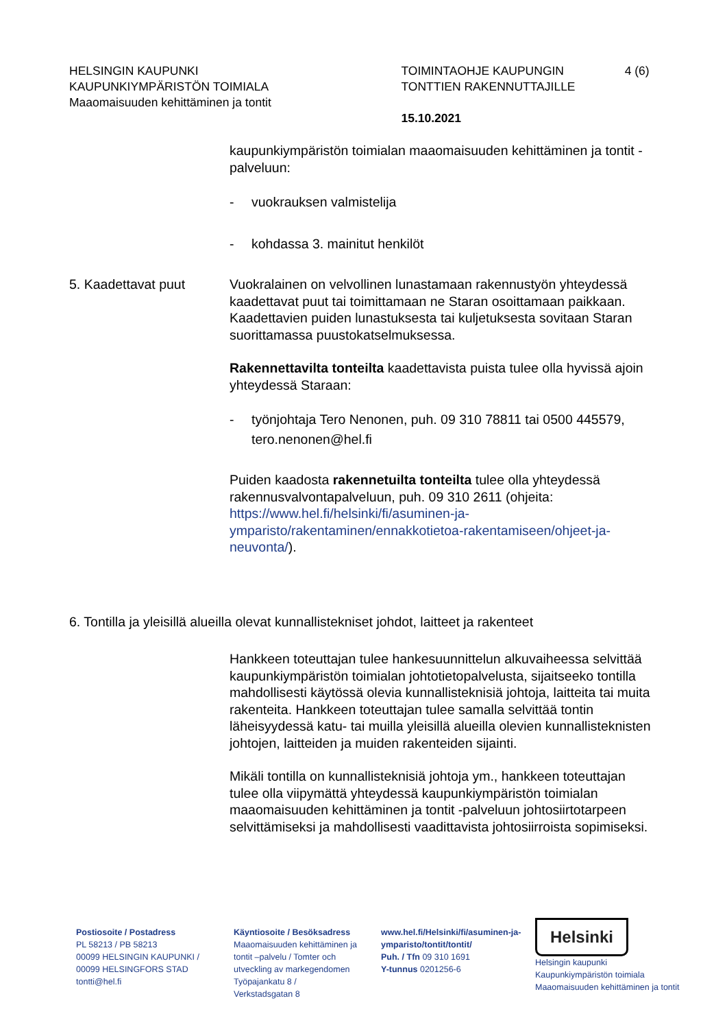HELSINGIN KAUPUNKI
KAUPUNKIYMPÄRISTÖN TOIMIALA
Maaomaisuuden kehittäminen ja tontit
TOIMINTAOHJE KAUPUNGIN TONTTIEN RAKENNUTTAJILLE
15.10.2021
4 (6)
kaupunkiympäristön toimialan maaomaisuuden kehittäminen ja tontit -palveluun:
- vuokrauksen valmistelija
- kohdassa 3. mainitut henkilöt
5. Kaadettavat puut Vuokralainen on velvollinen lunastamaan rakennustyön yhteydessä kaadettavat puut tai toimittamaan ne Staran osoittamaan paikkaan. Kaadettavien puiden lunastuksesta tai kuljetuksesta sovitaan Staran suorittamassa puustokatselmuksessa.
Rakennettavilta tonteilta kaadettavista puista tulee olla hyvissä ajoin yhteydessä Staraan:
- työnjohtaja Tero Nenonen, puh. 09 310 78811 tai 0500 445579, tero.nenonen@hel.fi
Puiden kaadosta rakennetuilta tonteilta tulee olla yhteydessä rakennusvalvontapalveluun, puh. 09 310 2611 (ohjeita: https://www.hel.fi/helsinki/fi/asuminen-ja-ymparisto/rakentaminen/ennakkotietoa-rakentamiseen/ohjeet-ja-neuvonta/).
6. Tontilla ja yleisillä alueilla olevat kunnallistekniset johdot, laitteet ja rakenteet
Hankkeen toteuttajan tulee hankesuunnittelun alkuvaiheessa selvittää kaupunkiympäristön toimialan johtotietopalvelusta, sijaitseeko tontilla mahdollisesti käytössä olevia kunnallisteknisiä johtoja, laitteita tai muita rakenteita. Hankkeen toteuttajan tulee samalla selvittää tontin läheisyydessä katu- tai muilla yleisillä alueilla olevien kunnallisteknisten johtojen, laitteiden ja muiden rakenteiden sijainti.
Mikäli tontilla on kunnallisteknisiä johtoja ym., hankkeen toteuttajan tulee olla viipymättä yhteydessä kaupunkiympäristön toimialan maaomaisuuden kehittäminen ja tontit -palveluun johtosiirtotarpeen selvittämiseksi ja mahdollisesti vaadittavista johtosiirroista sopimiseksi.
Postiosoite / Postadress
PL 58213 / PB 58213
00099 HELSINGIN KAUPUNKI / 00099 HELSINGFORS STAD
tontti@hel.fi
Käyntiosoite / Besöksadress
Maaomaisuuden kehittäminen ja tontit –palvelu / Tomter och utveckling av markegendomen
Työpajankatu 8 /
Verkstadsgatan 8
www.hel.fi/Helsinki/fi/asuminen-ja-ymparisto/tontit/tontit/
Puh. / Tfn 09 310 1691
Y-tunnus 0201256-6
Helsinki
Helsingin kaupunki
Kaupunkiympäristön toimiala
Maaomaisuuden kehittäminen ja tontit